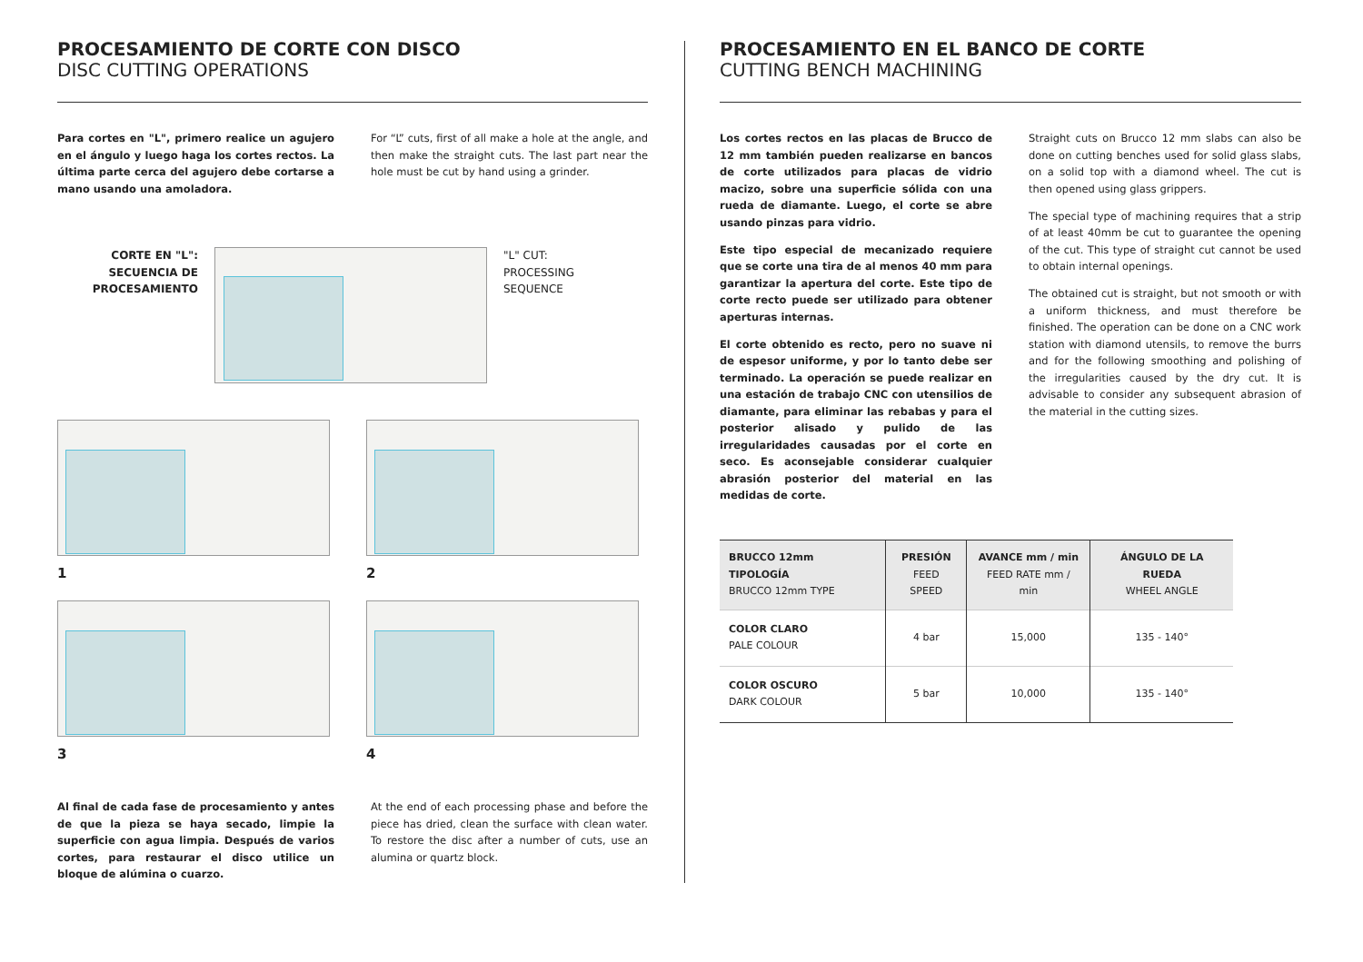PROCESAMIENTO DE CORTE CON DISCO
DISC CUTTING OPERATIONS
Para cortes en "L", primero realice un agujero en el ángulo y luego haga los cortes rectos. La última parte cerca del agujero debe cortarse a mano usando una amoladora.
For “L” cuts, first of all make a hole at the angle, and then make the straight cuts. The last part near the hole must be cut by hand using a grinder.
CORTE EN "L":
SECUENCIA DE
PROCESAMIENTO
"L" CUT:
PROCESSING
SEQUENCE
1
2
3
4
Al final de cada fase de procesamiento y antes de que la pieza se haya secado, limpie la superficie con agua limpia. Después de varios cortes, para restaurar el disco utilice un bloque de alúmina o cuarzo.
At the end of each processing phase and before the piece has dried, clean the surface with clean water. To restore the disc after a number of cuts, use an alumina or quartz block.
PROCESAMIENTO EN EL BANCO DE CORTE
CUTTING BENCH MACHINING
Los cortes rectos en las placas de Brucco de 12 mm también pueden realizarse en bancos de corte utilizados para placas de vidrio macizo, sobre una superficie sólida con una rueda de diamante. Luego, el corte se abre usando pinzas para vidrio.
Este tipo especial de mecanizado requiere que se corte una tira de al menos 40 mm para garantizar la apertura del corte. Este tipo de corte recto puede ser utilizado para obtener aperturas internas.
El corte obtenido es recto, pero no suave ni de espesor uniforme, y por lo tanto debe ser terminado. La operación se puede realizar en una estación de trabajo CNC con utensilios de diamante, para eliminar las rebabas y para el posterior alisado y pulido de las irregularidades causadas por el corte en seco. Es aconsejable considerar cualquier abrasión posterior del material en las medidas de corte.
Straight cuts on Brucco 12 mm slabs can also be done on cutting benches used for solid glass slabs, on a solid top with a diamond wheel. The cut is then opened using glass grippers.
The special type of machining requires that a strip of at least 40mm be cut to guarantee the opening of the cut. This type of straight cut cannot be used to obtain internal openings.
The obtained cut is straight, but not smooth or with a uniform thickness, and must therefore be finished. The operation can be done on a CNC work station with diamond utensils, to remove the burrs and for the following smoothing and polishing of the irregularities caused by the dry cut. It is advisable to consider any subsequent abrasion of the material in the cutting sizes.
| BRUCCO 12mm TIPOLOGÍA BRUCCO 12mm TYPE | PRESIÓN FEED SPEED | AVANCE mm / min FEED RATE mm / min | ÁNGULO DE LA RUEDA WHEEL ANGLE |
| --- | --- | --- | --- |
| COLOR CLARO PALE COLOUR | 4 bar | 15,000 | 135 - 140° |
| COLOR OSCURO DARK COLOUR | 5 bar | 10,000 | 135 - 140° |